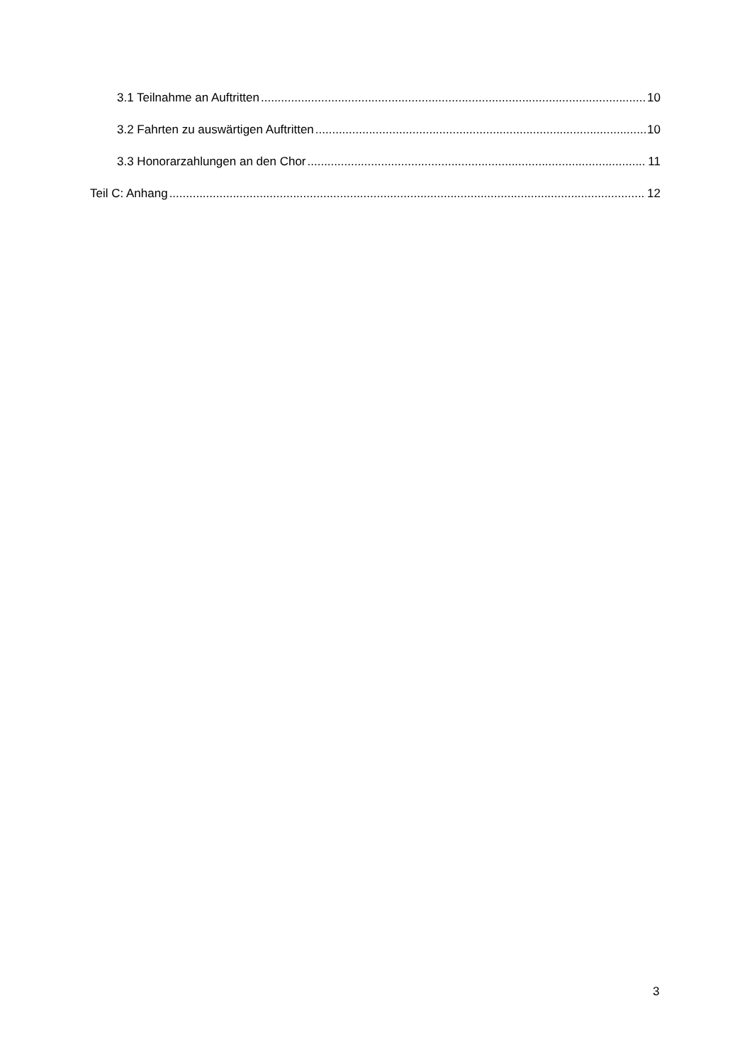3.1 Teilnahme an Auftritten 10
3.2 Fahrten zu auswärtigen Auftritten 10
3.3 Honorarzahlungen an den Chor 11
Teil C: Anhang 12
3